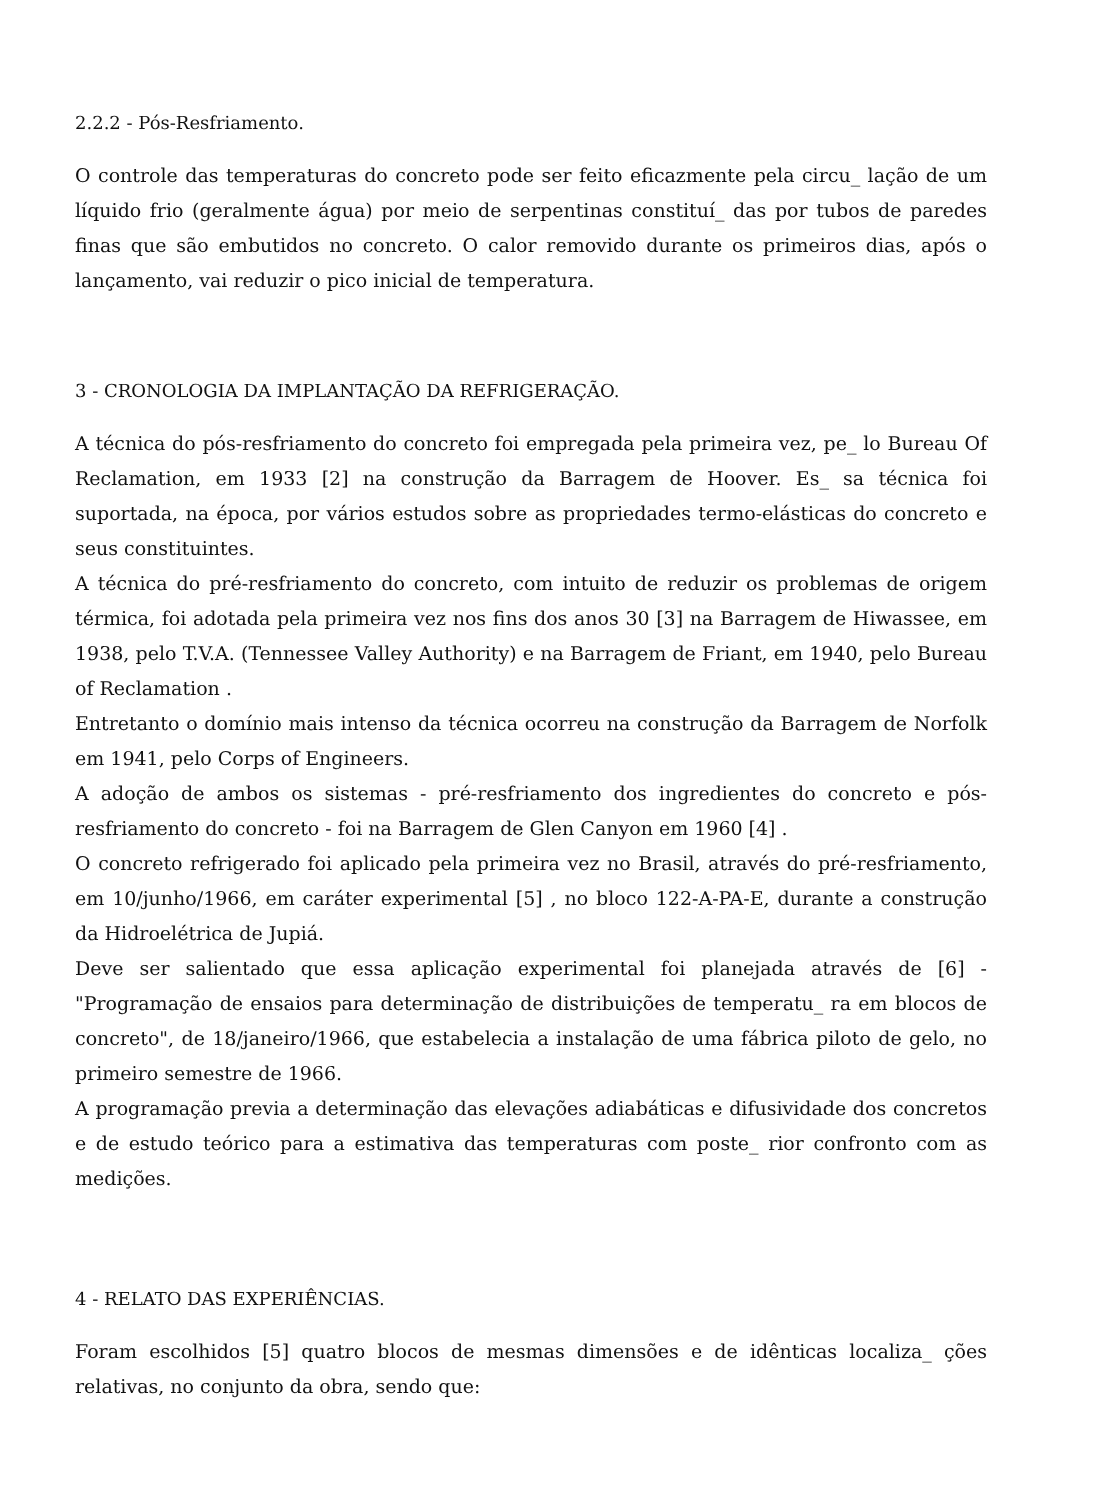2.2.2 - Pós-Resfriamento.
O controle das temperaturas do concreto pode ser feito eficazmente pela circu_ lação de um líquido frio (geralmente água) por meio de serpentinas constituí_ das por tubos de paredes finas que são embutidos no concreto. O calor removido durante os primeiros dias, após o lançamento, vai reduzir o pico inicial de temperatura.
3 - CRONOLOGIA DA IMPLANTAÇÃO DA REFRIGERAÇÃO.
A técnica do pós-resfriamento do concreto foi empregada pela primeira vez, pe_ lo Bureau Of Reclamation, em 1933 [2] na construção da Barragem de Hoover. Es_ sa técnica foi suportada, na época, por vários estudos sobre as propriedades termo-elásticas do concreto e seus constituintes.
A técnica do pré-resfriamento do concreto, com intuito de reduzir os problemas de origem térmica, foi adotada pela primeira vez nos fins dos anos 30 [3] na Barragem de Hiwassee, em 1938, pelo T.V.A. (Tennessee Valley Authority) e na Barragem de Friant, em 1940, pelo Bureau of Reclamation .
Entretanto o domínio mais intenso da técnica ocorreu na construção da Barragem de Norfolk em 1941, pelo Corps of Engineers.
A adoção de ambos os sistemas - pré-resfriamento dos ingredientes do concreto e pós-resfriamento do concreto - foi na Barragem de Glen Canyon em 1960 [4] .
O concreto refrigerado foi aplicado pela primeira vez no Brasil, através do pré-resfriamento, em 10/junho/1966, em caráter experimental [5] , no bloco 122-A-PA-E, durante a construção da Hidroelétrica de Jupiá.
Deve ser salientado que essa aplicação experimental foi planejada através de [6] - "Programação de ensaios para determinação de distribuições de temperatu_ ra em blocos de concreto", de 18/janeiro/1966, que estabelecia a instalação de uma fábrica piloto de gelo, no primeiro semestre de 1966.
A programação previa a determinação das elevações adiabáticas e difusividade dos concretos e de estudo teórico para a estimativa das temperaturas com poste_ rior confronto com as medições.
4 - RELATO DAS EXPERIÊNCIAS.
Foram escolhidos [5] quatro blocos de mesmas dimensões e de idênticas localiza_ ções relativas, no conjunto da obra, sendo que: